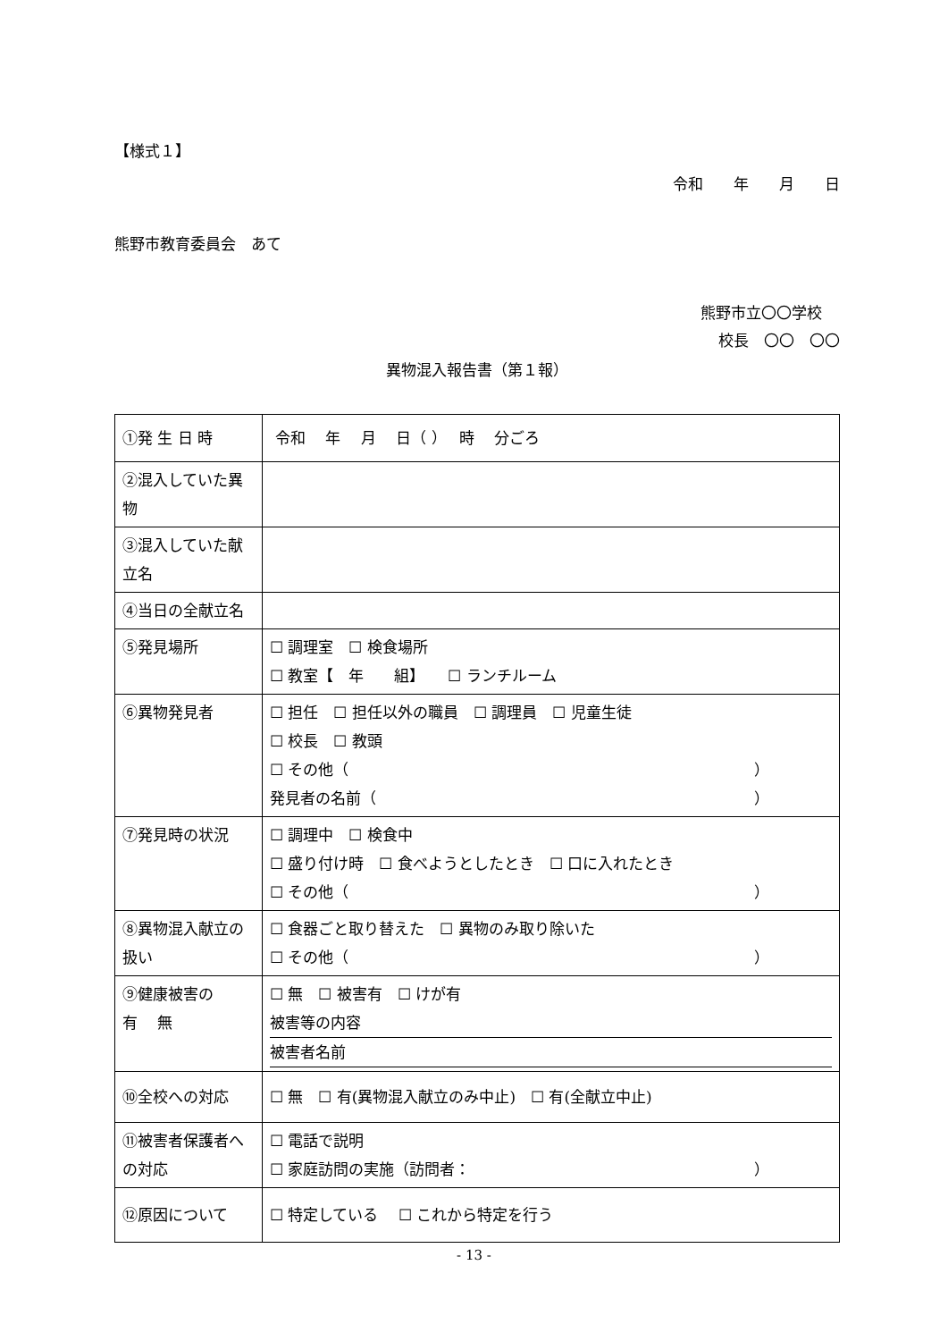【様式１】
令和　　年　　月　　日
熊野市教育委員会　あて
熊野市立〇〇学校
校長　〇〇　〇〇
異物混入報告書（第１報）
| ①発 生 日 時 | 令和 年 月 日（ ） 時 分ごろ |
| ②混入していた異物 | |
| ③混入していた献立名 | |
| ④当日の全献立名 | |
| ⑤発見場所 | ☐ 調理室 ☐ 検食場所 ☐ 教室【 年 組】 ☐ ランチルーム |
| ⑥異物発見者 | ☐ 担任 ☐ 担任以外の職員 ☐ 調理員 ☐ 児童生徒 ☐ 校長 ☐ 教頭 ☐ その他（ ） 発見者の名前（ ） |
| ⑦発見時の状況 | ☐ 調理中 ☐ 検食中 ☐ 盛り付け時 ☐ 食べようとしたとき ☐ 口に入れたとき ☐ その他（ ） |
| ⑧異物混入献立の扱い | ☐ 食器ごと取り替えた ☐ 異物のみ取り除いた ☐ その他（ ） |
| ⑨健康被害の 有 無 | ☐ 無 ☐ 被害有 ☐ けが有 被害等の内容 被害者名前 |
| ⑩全校への対応 | ☐ 無 ☐ 有(異物混入献立のみ中止) ☐ 有(全献立中止) |
| ⑪被害者保護者への対応 | ☐ 電話で説明 ☐ 家庭訪問の実施（訪問者： ） |
| ⑫原因について | ☐ 特定している ☐ これから特定を行う |
- 13 -